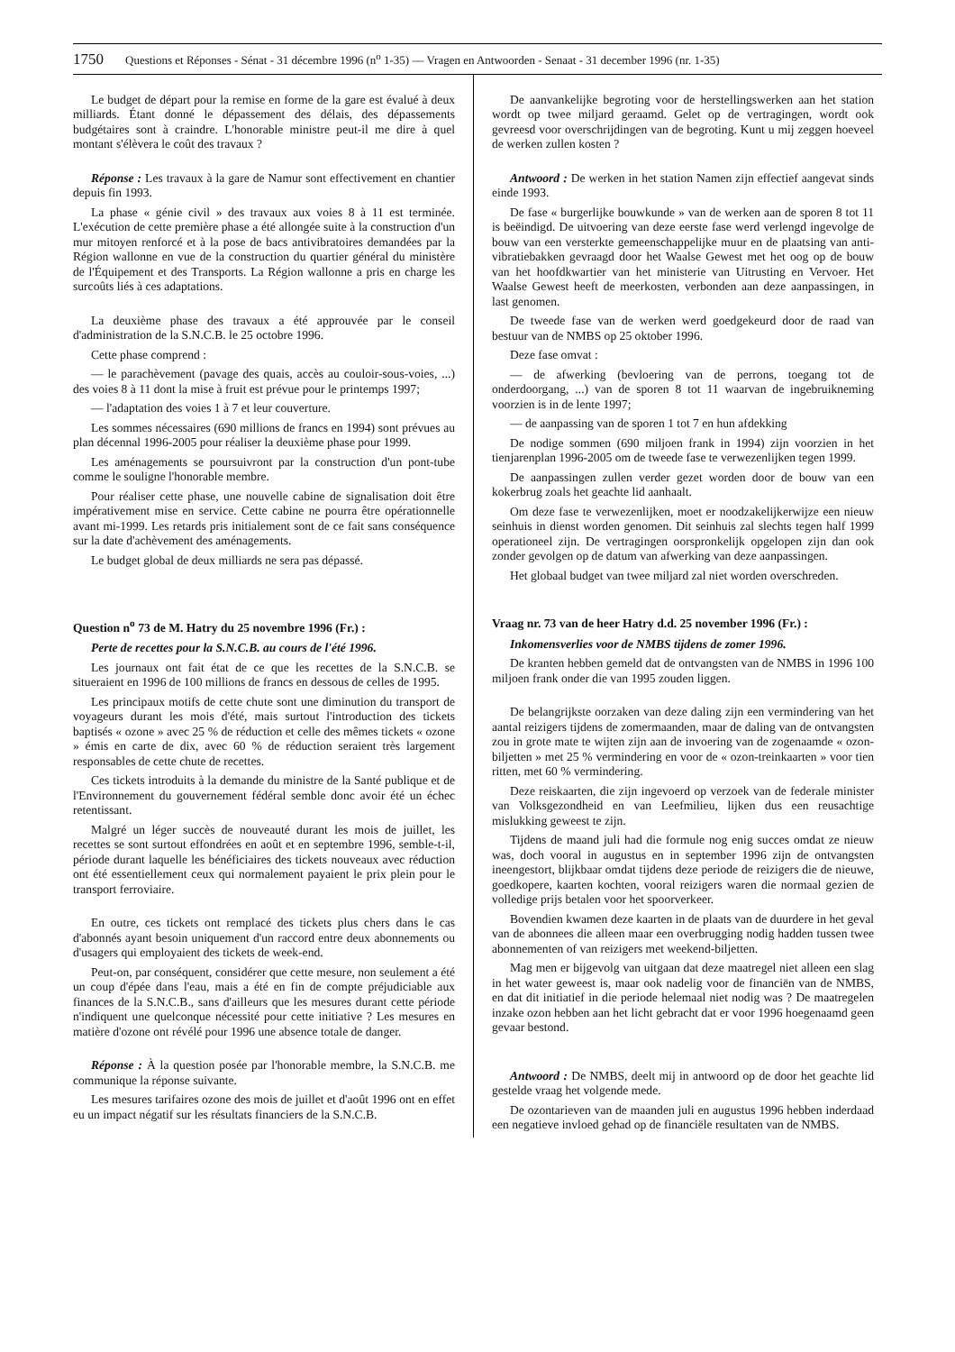1750 Questions et Réponses - Sénat - 31 décembre 1996 (n<sup>o</sup> 1-35) — Vragen en Antwoorden - Senaat - 31 december 1996 (nr. 1-35)
Le budget de départ pour la remise en forme de la gare est évalué à deux milliards. Étant donné le dépassement des délais, des dépassements budgétaires sont à craindre. L'honorable ministre peut-il me dire à quel montant s'élèvera le coût des travaux ?
Réponse : Les travaux à la gare de Namur sont effectivement en chantier depuis fin 1993.
La phase « génie civil » des travaux aux voies 8 à 11 est terminée. L'exécution de cette première phase a été allongée suite à la construction d'un mur mitoyen renforcé et à la pose de bacs antivibratoires demandées par la Région wallonne en vue de la construction du quartier général du ministère de l'Équipement et des Transports. La Région wallonne a pris en charge les surcoûts liés à ces adaptations.
La deuxième phase des travaux a été approuvée par le conseil d'administration de la S.N.C.B. le 25 octobre 1996.
Cette phase comprend :
— le parachèvement (pavage des quais, accès au couloir-sous-voies, ...) des voies 8 à 11 dont la mise à fruit est prévue pour le printemps 1997;
— l'adaptation des voies 1 à 7 et leur couverture.
Les sommes nécessaires (690 millions de francs en 1994) sont prévues au plan décennal 1996-2005 pour réaliser la deuxième phase pour 1999.
Les aménagements se poursuivront par la construction d'un pont-tube comme le souligne l'honorable membre.
Pour réaliser cette phase, une nouvelle cabine de signalisation doit être impérativement mise en service. Cette cabine ne pourra être opérationnelle avant mi-1999. Les retards pris initialement sont de ce fait sans conséquence sur la date d'achèvement des aménagements.
Le budget global de deux milliards ne sera pas dépassé.
Question n<sup>o</sup> 73 de M. Hatry du 25 novembre 1996 (Fr.) :
Perte de recettes pour la S.N.C.B. au cours de l'été 1996.
Les journaux ont fait état de ce que les recettes de la S.N.C.B. se situeraient en 1996 de 100 millions de francs en dessous de celles de 1995.
Les principaux motifs de cette chute sont une diminution du transport de voyageurs durant les mois d'été, mais surtout l'introduction des tickets baptisés « ozone » avec 25 % de réduction et celle des mêmes tickets « ozone » émis en carte de dix, avec 60 % de réduction seraient très largement responsables de cette chute de recettes.
Ces tickets introduits à la demande du ministre de la Santé publique et de l'Environnement du gouvernement fédéral semble donc avoir été un échec retentissant.
Malgré un léger succès de nouveauté durant les mois de juillet, les recettes se sont surtout effondrées en août et en septembre 1996, semble-t-il, période durant laquelle les bénéficiaires des tickets nouveaux avec réduction ont été essentiellement ceux qui normalement payaient le prix plein pour le transport ferroviaire.
En outre, ces tickets ont remplacé des tickets plus chers dans le cas d'abonnés ayant besoin uniquement d'un raccord entre deux abonnements ou d'usagers qui employaient des tickets de week-end.
Peut-on, par conséquent, considérer que cette mesure, non seulement a été un coup d'épée dans l'eau, mais a été en fin de compte préjudiciable aux finances de la S.N.C.B., sans d'ailleurs que les mesures durant cette période n'indiquent une quelconque nécessité pour cette initiative ? Les mesures en matière d'ozone ont révélé pour 1996 une absence totale de danger.
Réponse : À la question posée par l'honorable membre, la S.N.C.B. me communique la réponse suivante.
Les mesures tarifaires ozone des mois de juillet et d'août 1996 ont en effet eu un impact négatif sur les résultats financiers de la S.N.C.B.
De aanvankelijke begroting voor de herstellingswerken aan het station wordt op twee miljard geraamd. Gelet op de vertragingen, wordt ook gevreesd voor overschrijdingen van de begroting. Kunt u mij zeggen hoeveel de werken zullen kosten ?
Antwoord : De werken in het station Namen zijn effectief aangevat sinds einde 1993.
De fase « burgerlijke bouwkunde » van de werken aan de sporen 8 tot 11 is beëindigd. De uitvoering van deze eerste fase werd verlengd ingevolge de bouw van een versterkte gemeenschappelijke muur en de plaatsing van anti-vibratiebakken gevraagd door het Waalse Gewest met het oog op de bouw van het hoofdkwartier van het ministerie van Uitrusting en Vervoer. Het Waalse Gewest heeft de meerkosten, verbonden aan deze aanpassingen, in last genomen.
De tweede fase van de werken werd goedgekeurd door de raad van bestuur van de NMBS op 25 oktober 1996.
Deze fase omvat :
— de afwerking (bevloering van de perrons, toegang tot de onderdoorgang, ...) van de sporen 8 tot 11 waarvan de ingebruikneming voorzien is in de lente 1997;
— de aanpassing van de sporen 1 tot 7 en hun afdekking
De nodige sommen (690 miljoen frank in 1994) zijn voorzien in het tienjarenplan 1996-2005 om de tweede fase te verwezenlijken tegen 1999.
De aanpassingen zullen verder gezet worden door de bouw van een kokerbrug zoals het geachte lid aanhaalt.
Om deze fase te verwezenlijken, moet er noodzakelijkerwijze een nieuw seinhuis in dienst worden genomen. Dit seinhuis zal slechts tegen half 1999 operationeel zijn. De vertragingen oorspronkelijk opgelopen zijn dan ook zonder gevolgen op de datum van afwerking van deze aanpassingen.
Het globaal budget van twee miljard zal niet worden overschreden.
Vraag nr. 73 van de heer Hatry d.d. 25 november 1996 (Fr.) :
Inkomensverlies voor de NMBS tijdens de zomer 1996.
De kranten hebben gemeld dat de ontvangsten van de NMBS in 1996 100 miljoen frank onder die van 1995 zouden liggen.
De belangrijkste oorzaken van deze daling zijn een vermindering van het aantal reizigers tijdens de zomermaanden, maar de daling van de ontvangsten zou in grote mate te wijten zijn aan de invoering van de zogenaamde « ozon-biljetten » met 25 % vermindering en voor de « ozon-treinkaarten » voor tien ritten, met 60 % vermindering.
Deze reiskaarten, die zijn ingevoerd op verzoek van de federale minister van Volksgezondheid en van Leefmilieu, lijken dus een reusachtige mislukking geweest te zijn.
Tijdens de maand juli had die formule nog enig succes omdat ze nieuw was, doch vooral in augustus en in september 1996 zijn de ontvangsten ineengestort, blijkbaar omdat tijdens deze periode de reizigers die de nieuwe, goedkopere, kaarten kochten, vooral reizigers waren die normaal gezien de volledige prijs betalen voor het spoorverkeer.
Bovendien kwamen deze kaarten in de plaats van de duurdere in het geval van de abonnees die alleen maar een overbrugging nodig hadden tussen twee abonnementen of van reizigers met weekend-biljetten.
Mag men er bijgevolg van uitgaan dat deze maatregel niet alleen een slag in het water geweest is, maar ook nadelig voor de financiën van de NMBS, en dat dit initiatief in die periode helemaal niet nodig was ? De maatregelen inzake ozon hebben aan het licht gebracht dat er voor 1996 hoegenaamd geen gevaar bestond.
Antwoord : De NMBS, deelt mij in antwoord op de door het geachte lid gestelde vraag het volgende mede.
De ozontarieven van de maanden juli en augustus 1996 hebben inderdaad een negatieve invloed gehad op de financiële resultaten van de NMBS.